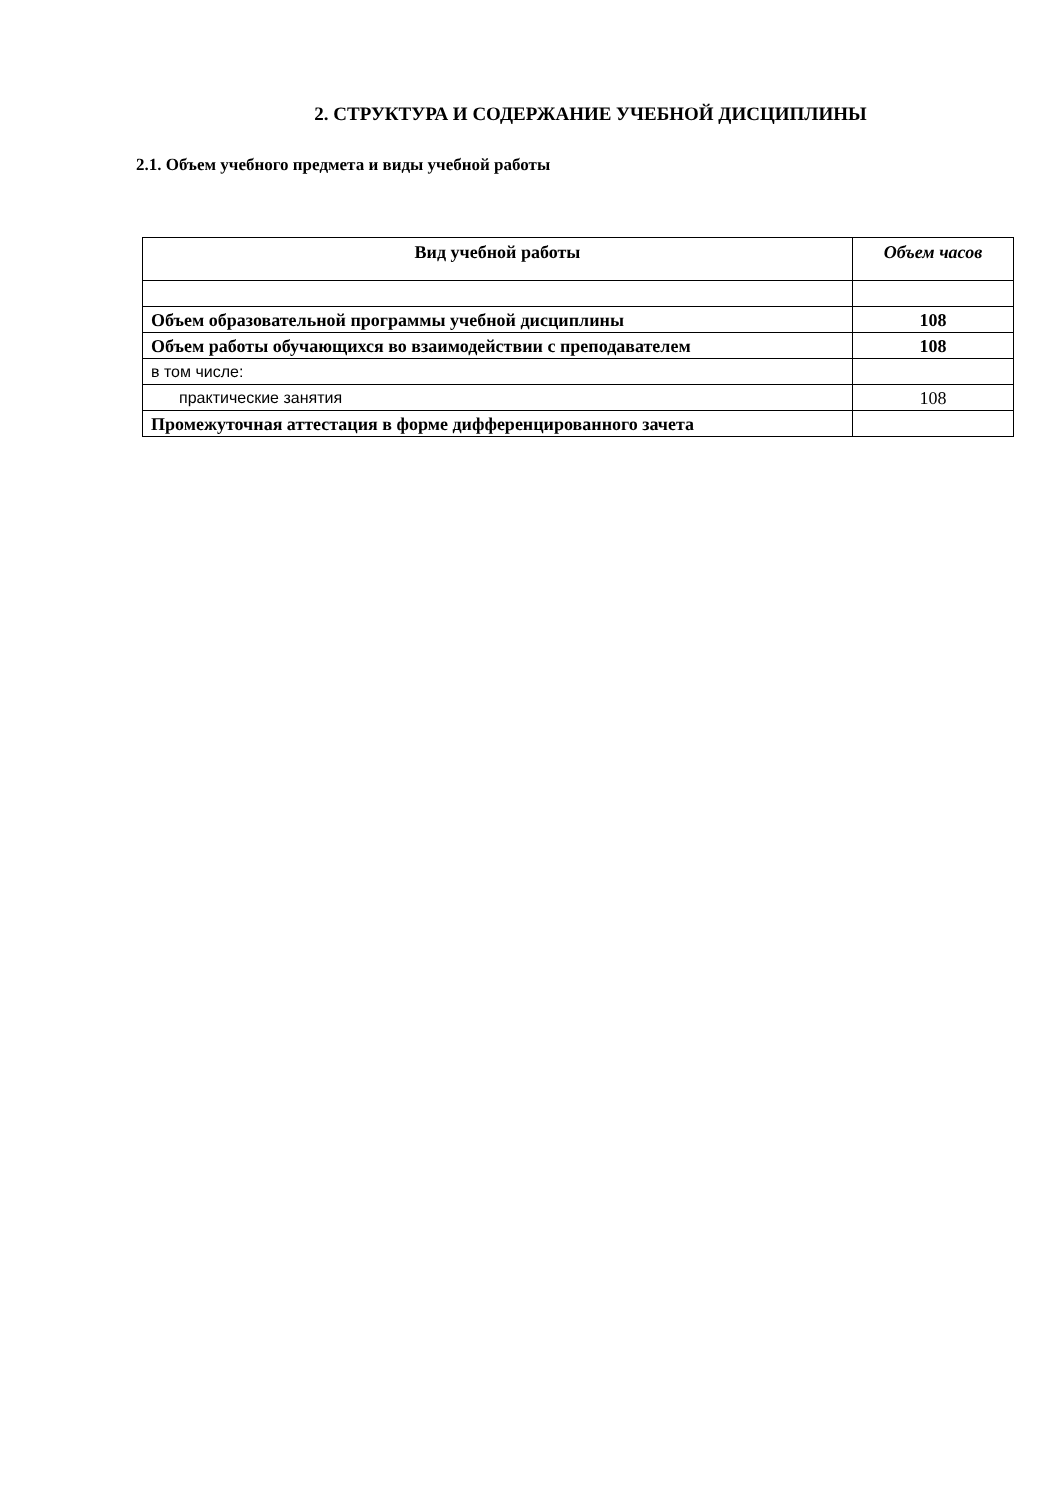2. СТРУКТУРА И СОДЕРЖАНИЕ УЧЕБНОЙ ДИСЦИПЛИНЫ
2.1. Объем учебного предмета и виды учебной работы
| Вид учебной работы | Объем часов |
| --- | --- |
| Объем образовательной программы учебной дисциплины | 108 |
| Объем работы обучающихся во взаимодействии с преподавателем | 108 |
| в том числе: | |
| практические занятия | 108 |
| Промежуточная аттестация в форме дифференцированного зачета | |